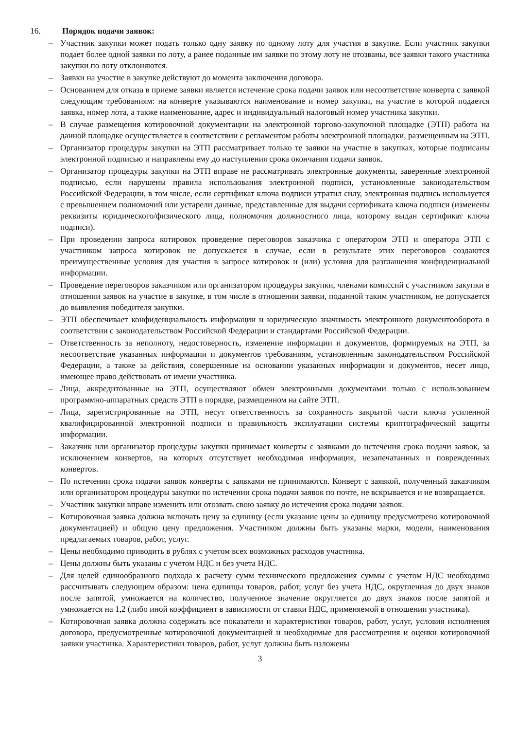16. Порядок подачи заявок:
– Участник закупки может подать только одну заявку по одному лоту для участия в закупке. Если участник закупки подает более одной заявки по лоту, а ранее поданные им заявки по этому лоту не отозваны, все заявки такого участника закупки по лоту отклоняются.
– Заявки на участие в закупке действуют до момента заключения договора.
– Основанием для отказа в приеме заявки является истечение срока подачи заявок или несоответствие конверта с заявкой следующим требованиям: на конверте указываются наименование и номер закупки, на участие в которой подается заявка, номер лота, а также наименование, адрес и индивидуальный налоговый номер участника закупки.
– В случае размещения котировочной документации на электронной торгово-закупочной площадке (ЭТП) работа на данной площадке осуществляется в соответствии с регламентом работы электронной площадки, размещенным на ЭТП.
– Организатор процедуры закупки на ЭТП рассматривает только те заявки на участие в закупках, которые подписаны электронной подписью и направлены ему до наступления срока окончания подачи заявок.
– Организатор процедуры закупки на ЭТП вправе не рассматривать электронные документы, заверенные электронной подписью, если нарушены правила использования электронной подписи, установленные законодательством Российской Федерации, в том числе, если сертификат ключа подписи утратил силу, электронная подпись используется с превышением полномочий или устарели данные, представленные для выдачи сертификата ключа подписи (изменены реквизиты юридического/физического лица, полномочия должностного лица, которому выдан сертификат ключа подписи).
– При проведении запроса котировок проведение переговоров заказчика с оператором ЭТП и оператора ЭТП с участником запроса котировок не допускается в случае, если в результате этих переговоров создаются преимущественные условия для участия в запросе котировок и (или) условия для разглашения конфиденциальной информации.
– Проведение переговоров заказчиком или организатором процедуры закупки, членами комиссий с участником закупки в отношении заявок на участие в закупке, в том числе в отношении заявки, поданной таким участником, не допускается до выявления победителя закупки.
– ЭТП обеспечивает конфиденциальность информации и юридическую значимость электронного документооборота в соответствии с законодательством Российской Федерации и стандартами Российской Федерации.
– Ответственность за неполноту, недостоверность, изменение информации и документов, формируемых на ЭТП, за несоответствие указанных информации и документов требованиям, установленным законодательством Российской Федерации, а также за действия, совершенные на основании указанных информации и документов, несет лицо, имеющее право действовать от имени участника.
– Лица, аккредитованные на ЭТП, осуществляют обмен электронными документами только с использованием программно-аппаратных средств ЭТП в порядке, размещенном на сайте ЭТП.
– Лица, зарегистрированные на ЭТП, несут ответственность за сохранность закрытой части ключа усиленной квалифицированной электронной подписи и правильность эксплуатации системы криптографической защиты информации.
– Заказчик или организатор процедуры закупки принимает конверты с заявками до истечения срока подачи заявок, за исключением конвертов, на которых отсутствует необходимая информация, незапечатанных и поврежденных конвертов.
– По истечении срока подачи заявок конверты с заявками не принимаются. Конверт с заявкой, полученный заказчиком или организатором процедуры закупки по истечении срока подачи заявок по почте, не вскрывается и не возвращается.
– Участник закупки вправе изменить или отозвать свою заявку до истечения срока подачи заявок.
– Котировочная заявка должна включать цену за единицу (если указание цены за единицу предусмотрено котировочной документацией) и общую цену предложения. Участником должны быть указаны марки, модели, наименования предлагаемых товаров, работ, услуг.
– Цены необходимо приводить в рублях с учетом всех возможных расходов участника.
– Цены должны быть указаны с учетом НДС и без учета НДС.
– Для целей единообразного подхода к расчету сумм технического предложения суммы с учетом НДС необходимо рассчитывать следующим образом: цена единицы товаров, работ, услуг без учета НДС, округленная до двух знаков после запятой, умножается на количество, полученное значение округляется до двух знаков после запятой и умножается на 1,2 (либо иной коэффициент в зависимости от ставки НДС, применяемой в отношении участника).
– Котировочная заявка должна содержать все показатели и характеристики товаров, работ, услуг, условия исполнения договора, предусмотренные котировочной документацией и необходимые для рассмотрения и оценки котировочной заявки участника. Характеристики товаров, работ, услуг должны быть изложены
3